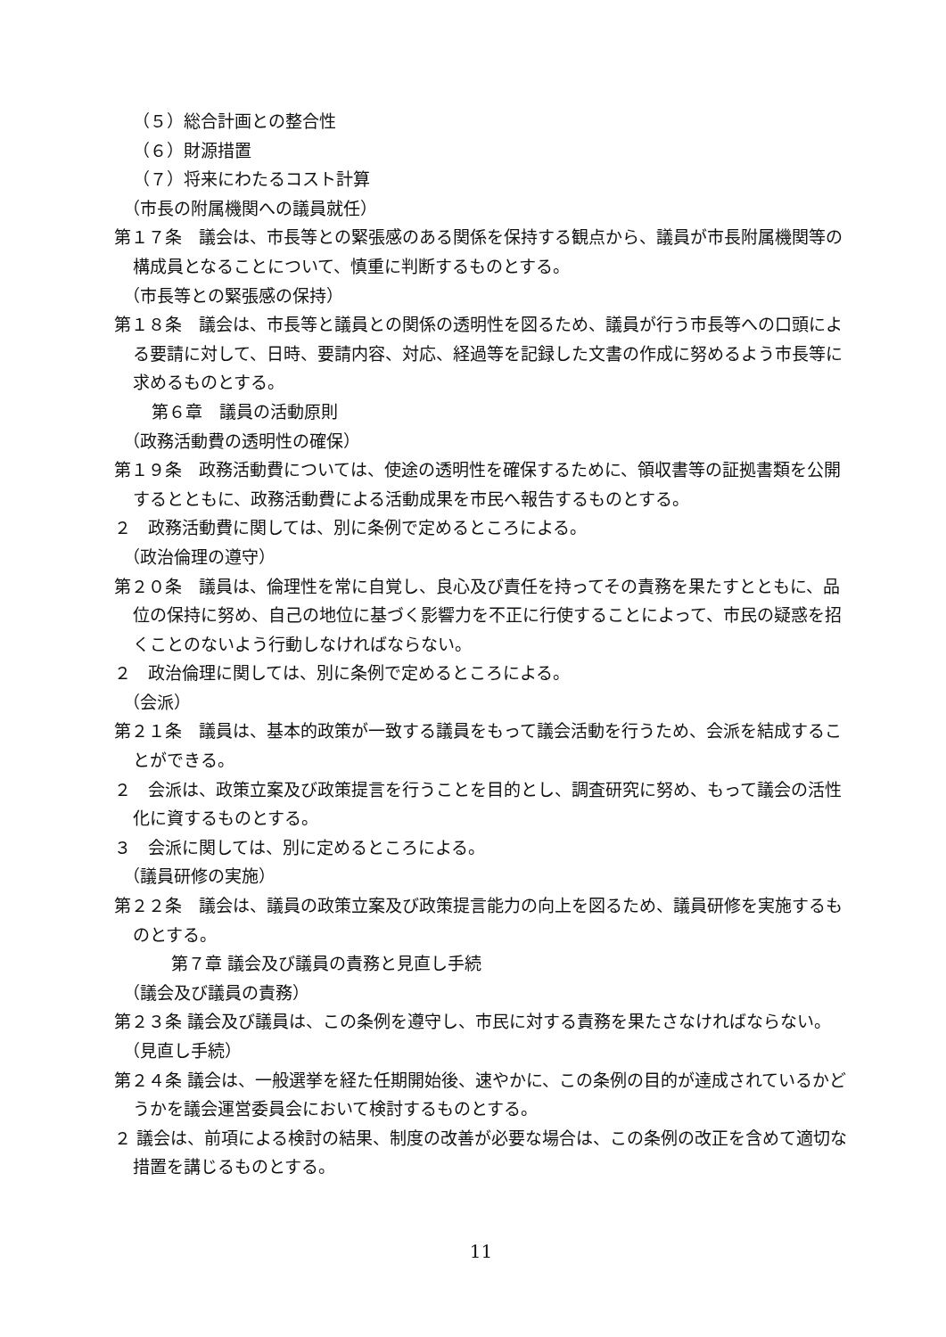（５）総合計画との整合性
（６）財源措置
（７）将来にわたるコスト計算
（市長の附属機関への議員就任）
第１７条　議会は、市長等との緊張感のある関係を保持する観点から、議員が市長附属機関等の構成員となることについて、慎重に判断するものとする。
（市長等との緊張感の保持）
第１８条　議会は、市長等と議員との関係の透明性を図るため、議員が行う市長等への口頭による要請に対して、日時、要請内容、対応、経過等を記録した文書の作成に努めるよう市長等に求めるものとする。
第６章　議員の活動原則
（政務活動費の透明性の確保）
第１９条　政務活動費については、使途の透明性を確保するために、領収書等の証拠書類を公開するとともに、政務活動費による活動成果を市民へ報告するものとする。
２　政務活動費に関しては、別に条例で定めるところによる。
（政治倫理の遵守）
第２０条　議員は、倫理性を常に自覚し、良心及び責任を持ってその責務を果たすとともに、品位の保持に努め、自己の地位に基づく影響力を不正に行使することによって、市民の疑惑を招くことのないよう行動しなければならない。
２　政治倫理に関しては、別に条例で定めるところによる。
（会派）
第２１条　議員は、基本的政策が一致する議員をもって議会活動を行うため、会派を結成することができる。
２　会派は、政策立案及び政策提言を行うことを目的とし、調査研究に努め、もって議会の活性化に資するものとする。
３　会派に関しては、別に定めるところによる。
（議員研修の実施）
第２２条　議会は、議員の政策立案及び政策提言能力の向上を図るため、議員研修を実施するものとする。
第７章 議会及び議員の責務と見直し手続
（議会及び議員の責務）
第２３条 議会及び議員は、この条例を遵守し、市民に対する責務を果たさなければならない。
（見直し手続）
第２４条 議会は、一般選挙を経た任期開始後、速やかに、この条例の目的が達成されているかどうかを議会運営委員会において検討するものとする。
２ 議会は、前項による検討の結果、制度の改善が必要な場合は、この条例の改正を含めて適切な措置を講じるものとする。
11